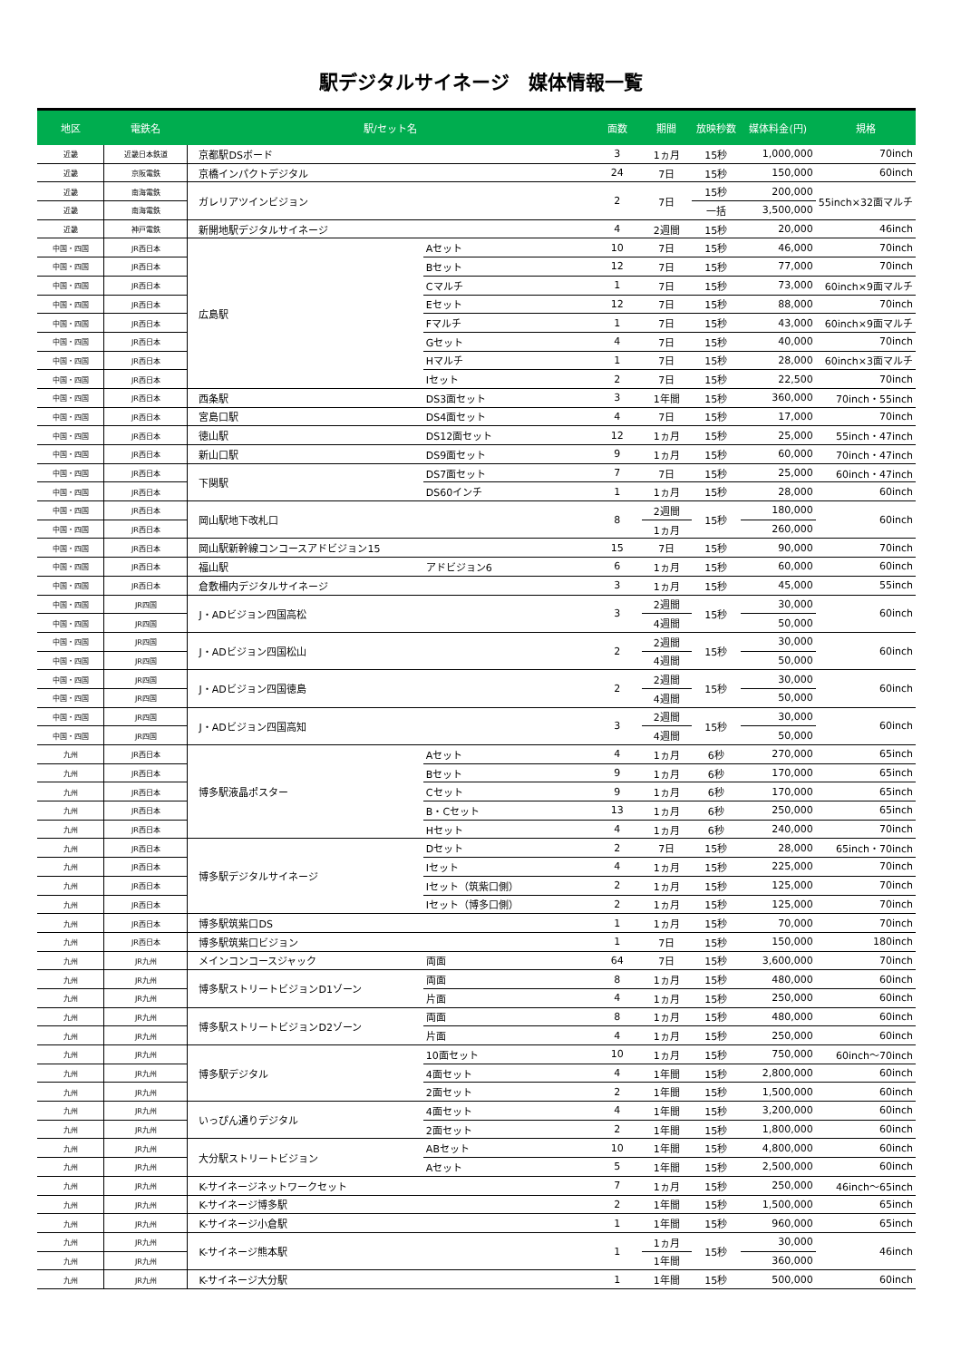駅デジタルサイネージ　媒体情報一覧
| 地区 | 電鉄名 | 駅/セット名 | | 面数 | 期間 | 放映秒数 | 媒体料金(円) | 規格 |
| --- | --- | --- | --- | --- | --- | --- | --- | --- |
| 近畿 | 近畿日本鉄道 | 京都駅DSボード | | 3 | 1ヵ月 | 15秒 | 1,000,000 | 70inch |
| 近畿 | 京阪電鉄 | 京橋インパクトデジタル | | 24 | 7日 | 15秒 | 150,000 | 60inch |
| 近畿 | 南海電鉄 | ガレリアツインビジョン | | 2 | 7日 | 15秒 | 200,000 | 55inch×32面マルチ |
| 近畿 | 南海電鉄 | | | | | 一括 | 3,500,000 | |
| 近畿 | 神戸電鉄 | 新開地駅デジタルサイネージ | | 4 | 2週間 | 15秒 | 20,000 | 46inch |
| 中国・四国 | JR西日本 | 広島駅 | Aセット | 10 | 7日 | 15秒 | 46,000 | 70inch |
| 中国・四国 | JR西日本 | | Bセット | 12 | 7日 | 15秒 | 77,000 | 70inch |
| 中国・四国 | JR西日本 | | Cマルチ | 1 | 7日 | 15秒 | 73,000 | 60inch×9面マルチ |
| 中国・四国 | JR西日本 | | Eセット | 12 | 7日 | 15秒 | 88,000 | 70inch |
| 中国・四国 | JR西日本 | | Fマルチ | 1 | 7日 | 15秒 | 43,000 | 60inch×9面マルチ |
| 中国・四国 | JR西日本 | | Gセット | 4 | 7日 | 15秒 | 40,000 | 70inch |
| 中国・四国 | JR西日本 | | Hマルチ | 1 | 7日 | 15秒 | 28,000 | 60inch×3面マルチ |
| 中国・四国 | JR西日本 | | Iセット | 2 | 7日 | 15秒 | 22,500 | 70inch |
| 中国・四国 | JR西日本 | 西条駅 | DS3面セット | 3 | 1年間 | 15秒 | 360,000 | 70inch・55inch |
| 中国・四国 | JR西日本 | 宮島口駅 | DS4面セット | 4 | 7日 | 15秒 | 17,000 | 70inch |
| 中国・四国 | JR西日本 | 徳山駅 | DS12面セット | 12 | 1ヵ月 | 15秒 | 25,000 | 55inch・47inch |
| 中国・四国 | JR西日本 | 新山口駅 | DS9面セット | 9 | 1ヵ月 | 15秒 | 60,000 | 70inch・47inch |
| 中国・四国 | JR西日本 | 下関駅 | DS7面セット | 7 | 7日 | 15秒 | 25,000 | 60inch・47inch |
| 中国・四国 | JR西日本 | | DS60インチ | 1 | 1ヵ月 | 15秒 | 28,000 | 60inch |
| 中国・四国 | JR西日本 | 岡山駅地下改札口 | | 8 | 2週間 | 15秒 | 180,000 | 60inch |
| 中国・四国 | JR西日本 | | | | 1ヵ月 | | 260,000 | |
| 中国・四国 | JR西日本 | 岡山駅新幹線コンコースアドビジョン15 | | 15 | 7日 | 15秒 | 90,000 | 70inch |
| 中国・四国 | JR西日本 | 福山駅 | アドビジョン6 | 6 | 1ヵ月 | 15秒 | 60,000 | 60inch |
| 中国・四国 | JR西日本 | 倉敷柵内デジタルサイネージ | | 3 | 1ヵ月 | 15秒 | 45,000 | 55inch |
| 中国・四国 | JR四国 | J・ADビジョン四国高松 | | 3 | 2週間 | 15秒 | 30,000 | 60inch |
| 中国・四国 | JR四国 | | | | 4週間 | | 50,000 | |
| 中国・四国 | JR四国 | J・ADビジョン四国松山 | | 2 | 2週間 | 15秒 | 30,000 | 60inch |
| 中国・四国 | JR四国 | | | | 4週間 | | 50,000 | |
| 中国・四国 | JR四国 | J・ADビジョン四国徳島 | | 2 | 2週間 | 15秒 | 30,000 | 60inch |
| 中国・四国 | JR四国 | | | | 4週間 | | 50,000 | |
| 中国・四国 | JR四国 | J・ADビジョン四国高知 | | 3 | 2週間 | 15秒 | 30,000 | 60inch |
| 中国・四国 | JR四国 | | | | 4週間 | | 50,000 | |
| 九州 | JR西日本 | 博多駅液晶ポスター | Aセット | 4 | 1ヵ月 | 6秒 | 270,000 | 65inch |
| 九州 | JR西日本 | | Bセット | 9 | 1ヵ月 | 6秒 | 170,000 | 65inch |
| 九州 | JR西日本 | | Cセット | 9 | 1ヵ月 | 6秒 | 170,000 | 65inch |
| 九州 | JR西日本 | | B・Cセット | 13 | 1ヵ月 | 6秒 | 250,000 | 65inch |
| 九州 | JR西日本 | | Hセット | 4 | 1ヵ月 | 6秒 | 240,000 | 70inch |
| 九州 | JR西日本 | 博多駅デジタルサイネージ | Dセット | 2 | 7日 | 15秒 | 28,000 | 65inch・70inch |
| 九州 | JR西日本 | | Iセット | 4 | 1ヵ月 | 15秒 | 225,000 | 70inch |
| 九州 | JR西日本 | | Iセット（筑紫口側） | 2 | 1ヵ月 | 15秒 | 125,000 | 70inch |
| 九州 | JR西日本 | | Iセット（博多口側） | 2 | 1ヵ月 | 15秒 | 125,000 | 70inch |
| 九州 | JR西日本 | 博多駅筑紫口DS | | 1 | 1ヵ月 | 15秒 | 70,000 | 70inch |
| 九州 | JR西日本 | 博多駅筑紫口ビジョン | | 1 | 7日 | 15秒 | 150,000 | 180inch |
| 九州 | JR九州 | メインコンコースジャック | 両面 | 64 | 7日 | 15秒 | 3,600,000 | 70inch |
| 九州 | JR九州 | 博多駅ストリートビジョンD1ゾーン | 両面 | 8 | 1ヵ月 | 15秒 | 480,000 | 60inch |
| 九州 | JR九州 | | 片面 | 4 | 1ヵ月 | 15秒 | 250,000 | 60inch |
| 九州 | JR九州 | 博多駅ストリートビジョンD2ゾーン | 両面 | 8 | 1ヵ月 | 15秒 | 480,000 | 60inch |
| 九州 | JR九州 | | 片面 | 4 | 1ヵ月 | 15秒 | 250,000 | 60inch |
| 九州 | JR九州 | 博多駅デジタル | 10面セット | 10 | 1ヵ月 | 15秒 | 750,000 | 60inch～70inch |
| 九州 | JR九州 | | 4面セット | 4 | 1年間 | 15秒 | 2,800,000 | 60inch |
| 九州 | JR九州 | | 2面セット | 2 | 1年間 | 15秒 | 1,500,000 | 60inch |
| 九州 | JR九州 | いっぴん通りデジタル | 4面セット | 4 | 1年間 | 15秒 | 3,200,000 | 60inch |
| 九州 | JR九州 | | 2面セット | 2 | 1年間 | 15秒 | 1,800,000 | 60inch |
| 九州 | JR九州 | 大分駅ストリートビジョン | ABセット | 10 | 1年間 | 15秒 | 4,800,000 | 60inch |
| 九州 | JR九州 | | Aセット | 5 | 1年間 | 15秒 | 2,500,000 | 60inch |
| 九州 | JR九州 | K-サイネージネットワークセット | | 7 | 1ヵ月 | 15秒 | 250,000 | 46inch～65inch |
| 九州 | JR九州 | K-サイネージ博多駅 | | 2 | 1年間 | 15秒 | 1,500,000 | 65inch |
| 九州 | JR九州 | K-サイネージ小倉駅 | | 1 | 1年間 | 15秒 | 960,000 | 65inch |
| 九州 | JR九州 | K-サイネージ熊本駅 | | 1 | 1ヵ月 | 15秒 | 30,000 | 46inch |
| 九州 | JR九州 | | | | 1年間 | | 360,000 | |
| 九州 | JR九州 | K-サイネージ大分駅 | | 1 | 1年間 | 15秒 | 500,000 | 60inch |